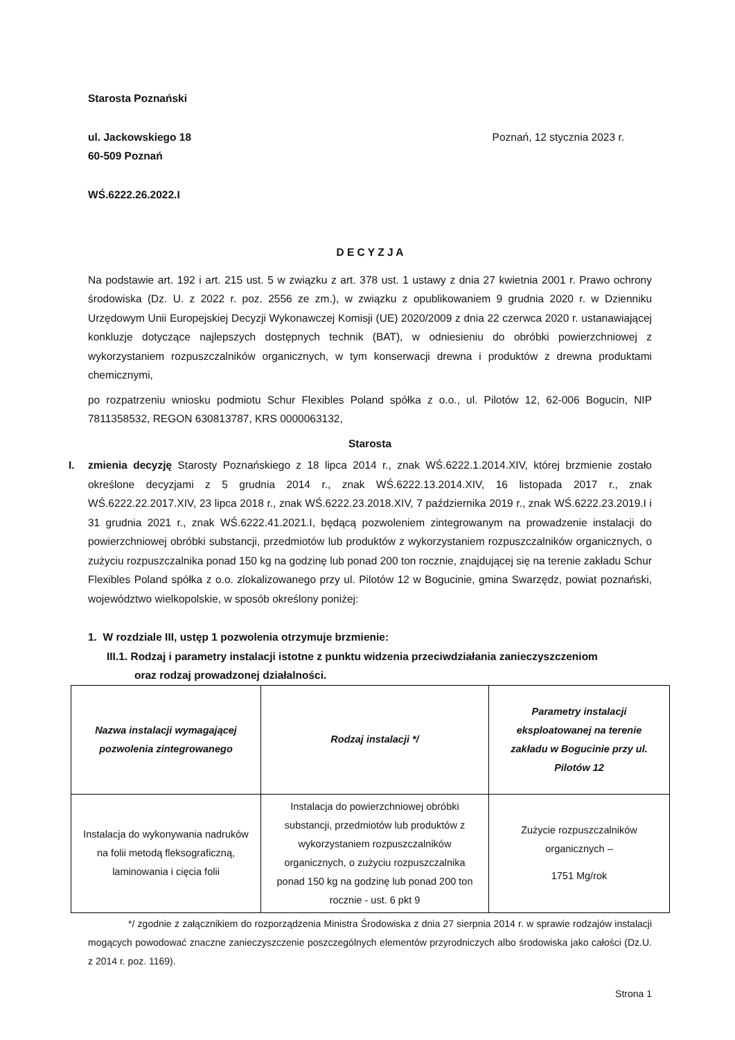Starosta Poznański
ul. Jackowskiego 18 Poznań, 12 stycznia 2023 r.
60-509 Poznań
WŚ.6222.26.2022.I
D E C Y Z J A
Na podstawie art. 192 i art. 215 ust. 5 w związku z art. 378 ust. 1 ustawy z dnia 27 kwietnia 2001 r. Prawo ochrony środowiska (Dz. U. z 2022 r. poz. 2556 ze zm.), w związku z opublikowaniem 9 grudnia 2020 r. w Dzienniku Urzędowym Unii Europejskiej Decyzji Wykonawczej Komisji (UE) 2020/2009 z dnia 22 czerwca 2020 r. ustanawiającej konkluzje dotyczące najlepszych dostępnych technik (BAT), w odniesieniu do obróbki powierzchniowej z wykorzystaniem rozpuszczalników organicznych, w tym konserwacji drewna i produktów z drewna produktami chemicznymi,
po rozpatrzeniu wniosku podmiotu Schur Flexibles Poland spółka z o.o., ul. Pilotów 12, 62-006 Bogucin, NIP 7811358532, REGON 630813787, KRS 0000063132,
Starosta
I. zmienia decyzję Starosty Poznańskiego z 18 lipca 2014 r., znak WŚ.6222.1.2014.XIV, której brzmienie zostało określone decyzjami z 5 grudnia 2014 r., znak WŚ.6222.13.2014.XIV, 16 listopada 2017 r., znak WŚ.6222.22.2017.XIV, 23 lipca 2018 r., znak WŚ.6222.23.2018.XIV, 7 października 2019 r., znak WŚ.6222.23.2019.I i 31 grudnia 2021 r., znak WŚ.6222.41.2021.I, będącą pozwoleniem zintegrowanym na prowadzenie instalacji do powierzchniowej obróbki substancji, przedmiotów lub produktów z wykorzystaniem rozpuszczalników organicznych, o zużyciu rozpuszczalnika ponad 150 kg na godzinę lub ponad 200 ton rocznie, znajdującej się na terenie zakładu Schur Flexibles Poland spółka z o.o. zlokalizowanego przy ul. Pilotów 12 w Bogucinie, gmina Swarzędz, powiat poznański, województwo wielkopolskie, w sposób określony poniżej:
1. W rozdziale III, ustęp 1 pozwolenia otrzymuje brzmienie:
III.1. Rodzaj i parametry instalacji istotne z punktu widzenia przeciwdziałania zanieczyszczeniom
oraz rodzaj prowadzonej działalności.
| Nazwa instalacji wymagającej pozwolenia zintegrowanego | Rodzaj instalacji */ | Parametry instalacji eksploatowanej na terenie zakładu w Bogucinie przy ul. Pilotów 12 |
| --- | --- | --- |
| Instalacja do wykonywania nadruków na folii metodą fleksograficzną, laminowania i cięcia folii | Instalacja do powierzchniowej obróbki substancji, przedmiotów lub produktów z wykorzystaniem rozpuszczalników organicznych, o zużyciu rozpuszczalnika ponad 150 kg na godzinę lub ponad 200 ton rocznie - ust. 6 pkt 9 | Zużycie rozpuszczalników organicznych – 1751 Mg/rok |
*/ zgodnie z załącznikiem do rozporządzenia Ministra Środowiska z dnia 27 sierpnia 2014 r. w sprawie rodzajów instalacji mogących powodować znaczne zanieczyszczenie poszczególnych elementów przyrodniczych albo środowiska jako całości (Dz.U. z 2014 r. poz. 1169).
Strona 1